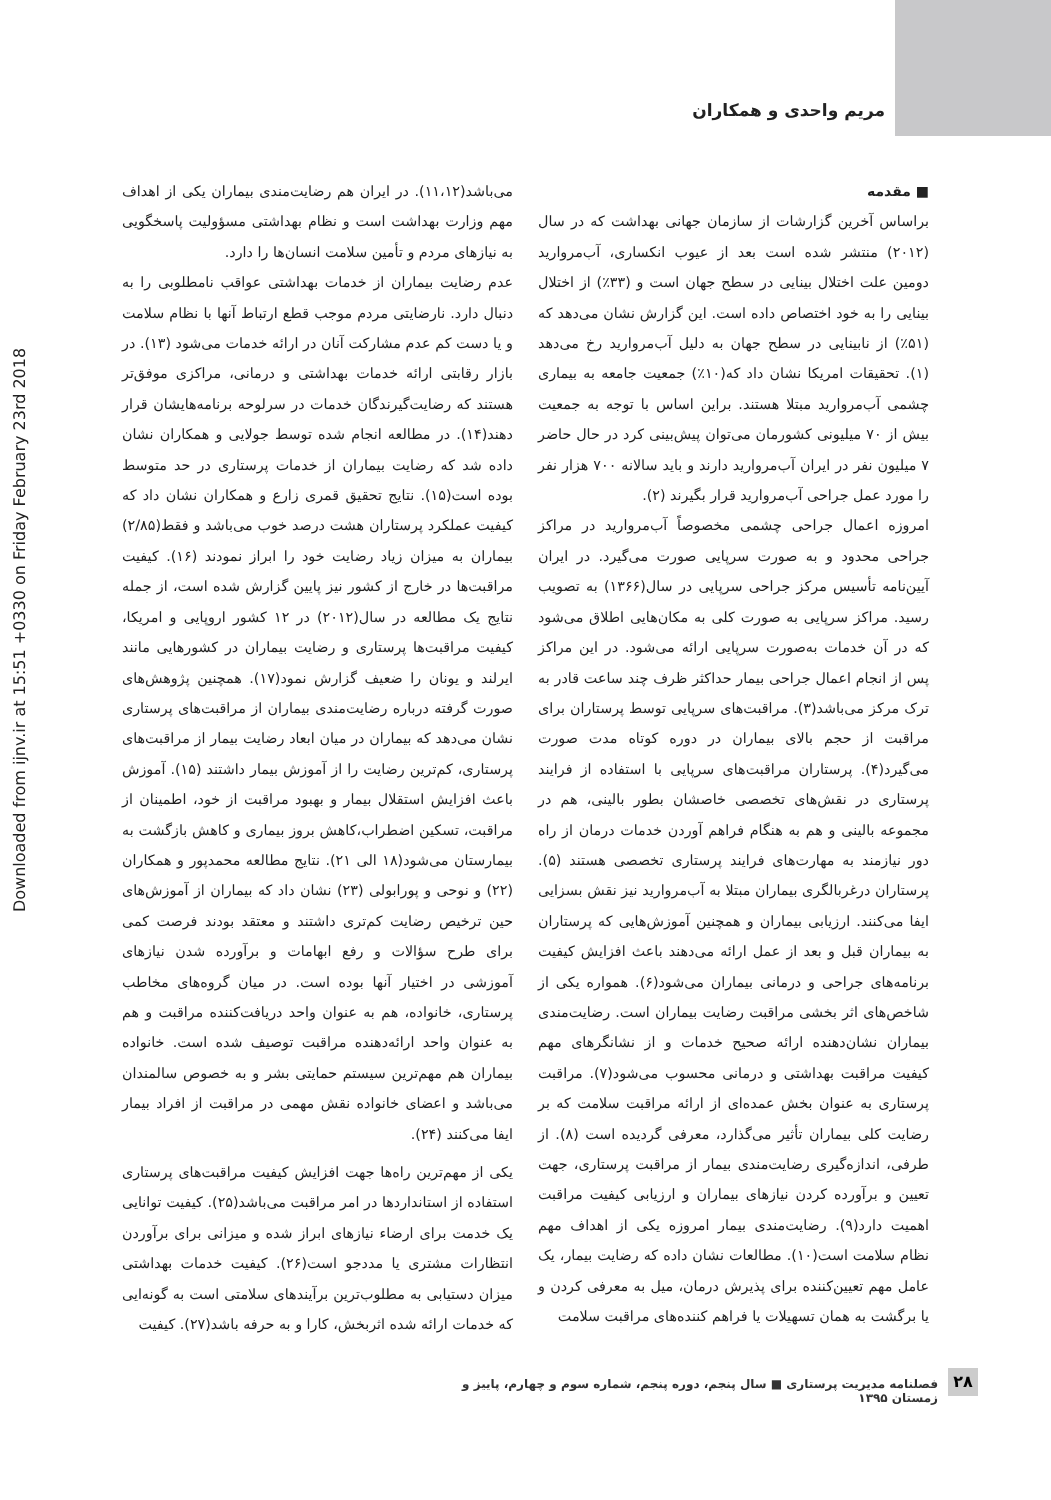مریم واحدی و همکاران
Downloaded from ijnv.ir at 15:51 +0330 on Friday February 23rd 2018
■ مقدمه
براساس آخرین گزارشات از سازمان جهانی بهداشت که در سال (۲۰۱۲) منتشر شده است بعد از عیوب انکساری، آب‌مروارید دومین علت اختلال بینایی در سطح جهان است و (۳۳٪) از اختلال بینایی را به خود اختصاص داده است. این گزارش نشان می‌دهد که (۵۱٪) از نابینایی در سطح جهان به دلیل آب‌مروارید رخ می‌دهد (۱). تحقیقات امریکا نشان داد که(۱۰٪) جمعیت جامعه به بیماری چشمی آب‌مروارید مبتلا هستند. براین اساس با توجه به جمعیت بیش از ۷۰ میلیونی کشورمان می‌توان پیش‌بینی کرد در حال حاضر ۷ میلیون نفر در ایران آب‌مروارید دارند و باید سالانه ۷۰۰ هزار نفر را مورد عمل جراحی آب‌مروارید قرار بگیرند (۲).
امروزه اعمال جراحی چشمی مخصوصاً آب‌مروارید در مراکز جراحی محدود و به صورت سرپایی صورت می‌گیرد. در ایران آیین‌نامه تأسیس مرکز جراحی سرپایی در سال(۱۳۶۶) به تصویب رسید. مراکز سرپایی به صورت کلی به مکان‌هایی اطلاق می‌شود که در آن خدمات به‌صورت سرپایی ارائه می‌شود. در این مراکز پس از انجام اعمال جراحی بیمار حداکثر ظرف چند ساعت قادر به ترک مرکز می‌باشد(۳). مراقبت‌های سرپایی توسط پرستاران برای مراقبت از حجم بالای بیماران در دوره کوتاه مدت صورت می‌گیرد(۴). پرستاران مراقبت‌های سرپایی با استفاده از فرایند پرستاری در نقش‌های تخصصی خاصشان بطور بالینی، هم در مجموعه بالینی و هم به هنگام فراهم آوردن خدمات درمان از راه دور نیازمند به مهارت‌های فرایند پرستاری تخصصی هستند (۵). پرستاران درغربالگری بیماران مبتلا به آب‌مروارید نیز نقش بسزایی ایفا می‌کنند. ارزیابی بیماران و همچنین آموزش‌هایی که پرستاران به بیماران قبل و بعد از عمل ارائه می‌دهند باعث افزایش کیفیت برنامه‌های جراحی و درمانی بیماران می‌شود(۶). همواره یکی از شاخص‌های اثر بخشی مراقبت رضایت بیماران است. رضایت‌مندی بیماران نشان‌دهنده ارائه صحیح خدمات و از نشانگرهای مهم کیفیت مراقبت بهداشتی و درمانی محسوب می‌شود(۷). مراقبت پرستاری به عنوان بخش عمده‌ای از ارائه مراقبت سلامت که بر رضایت کلی بیماران تأثیر می‌گذارد، معرفی گردیده است (۸). از طرفی، اندازه‌گیری رضایت‌مندی بیمار از مراقبت پرستاری، جهت تعیین و برآورده کردن نیازهای بیماران و ارزیابی کیفیت مراقبت اهمیت دارد(۹). رضایت‌مندی بیمار امروزه یکی از اهداف مهم نظام سلامت است(۱۰). مطالعات نشان داده که رضایت بیمار، یک عامل مهم تعیین‌کننده برای پذیرش درمان، میل به معرفی کردن و یا برگشت به همان تسهیلات یا فراهم کننده‌های مراقبت سلامت
می‌باشد(۱۱،۱۲). در ایران هم رضایت‌مندی بیماران یکی از اهداف مهم وزارت بهداشت است و نظام بهداشتی مسؤولیت پاسخگویی به نیازهای مردم و تأمین سلامت انسان‌ها را دارد.
عدم رضایت بیماران از خدمات بهداشتی عواقب نامطلوبی را به دنبال دارد. نارضایتی مردم موجب قطع ارتباط آنها با نظام سلامت و یا دست کم عدم مشارکت آنان در ارائه خدمات می‌شود (۱۳). در بازار رقابتی ارائه خدمات بهداشتی و درمانی، مراکزی موفق‌تر هستند که رضایت‌گیرندگان خدمات در سرلوحه برنامه‌هایشان قرار دهند(۱۴). در مطالعه انجام شده توسط جولایی و همکاران نشان داده شد که رضایت بیماران از خدمات پرستاری در حد متوسط بوده است(۱۵). نتایج تحقیق قمری زارع و همکاران نشان داد که کیفیت عملکرد پرستاران هشت درصد خوب می‌باشد و فقط(۲/۸۵) بیماران به میزان زیاد رضایت خود را ابراز نمودند (۱۶). کیفیت مراقبت‌ها در خارج از کشور نیز پایین گزارش شده است، از جمله نتایج یک مطالعه در سال(۲۰۱۲) در ۱۲ کشور اروپایی و امریکا، کیفیت مراقبت‌ها پرستاری و رضایت بیماران در کشورهایی مانند ایرلند و یونان را ضعیف گزارش نمود(۱۷). همچنین پژوهش‌های صورت گرفته درباره رضایت‌مندی بیماران از مراقبت‌های پرستاری نشان می‌دهد که بیماران در میان ابعاد رضایت بیمار از مراقبت‌های پرستاری، کم‌ترین رضایت را از آموزش بیمار داشتند (۱۵). آموزش باعث افزایش استقلال بیمار و بهبود مراقبت از خود، اطمینان از مراقبت، تسکین اضطراب،کاهش بروز بیماری و کاهش بازگشت به بیمارستان می‌شود(۱۸ الی ۲۱). نتایج مطالعه محمدپور و همکاران (۲۲) و نوحی و پورابولی (۲۳) نشان داد که بیماران از آموزش‌های حین ترخیص رضایت کم‌تری داشتند و معتقد بودند فرصت کمی برای طرح سؤالات و رفع ابهامات و برآورده شدن نیازهای آموزشی در اختیار آنها بوده است. در میان گروه‌های مخاطب پرستاری، خانواده، هم به عنوان واحد دریافت‌کننده مراقبت و هم به عنوان واحد ارائه‌دهنده مراقبت توصیف شده است. خانواده بیماران هم مهم‌ترین سیستم حمایتی بشر و به خصوص سالمندان می‌باشد و اعضای خانواده نقش مهمی در مراقبت از افراد بیمار ایفا می‌کنند (۲۴).
یکی از مهم‌ترین راه‌ها جهت افزایش کیفیت مراقبت‌های پرستاری استفاده از استانداردها در امر مراقبت می‌باشد(۲۵). کیفیت توانایی یک خدمت برای ارضاء نیازهای ابراز شده و میزانی برای برآوردن انتظارات مشتری یا مددجو است(۲۶). کیفیت خدمات بهداشتی میزان دستیابی به مطلوب‌ترین برآیندهای سلامتی است به گونه‌ایی که خدمات ارائه شده اثربخش، کارا و به حرفه باشد(۲۷). کیفیت
۲۸
فصلنامه مدیریت پرستاری ■ سال پنجم، دوره پنجم، شماره سوم و چهارم، پاییز و زمستان ۱۳۹۵